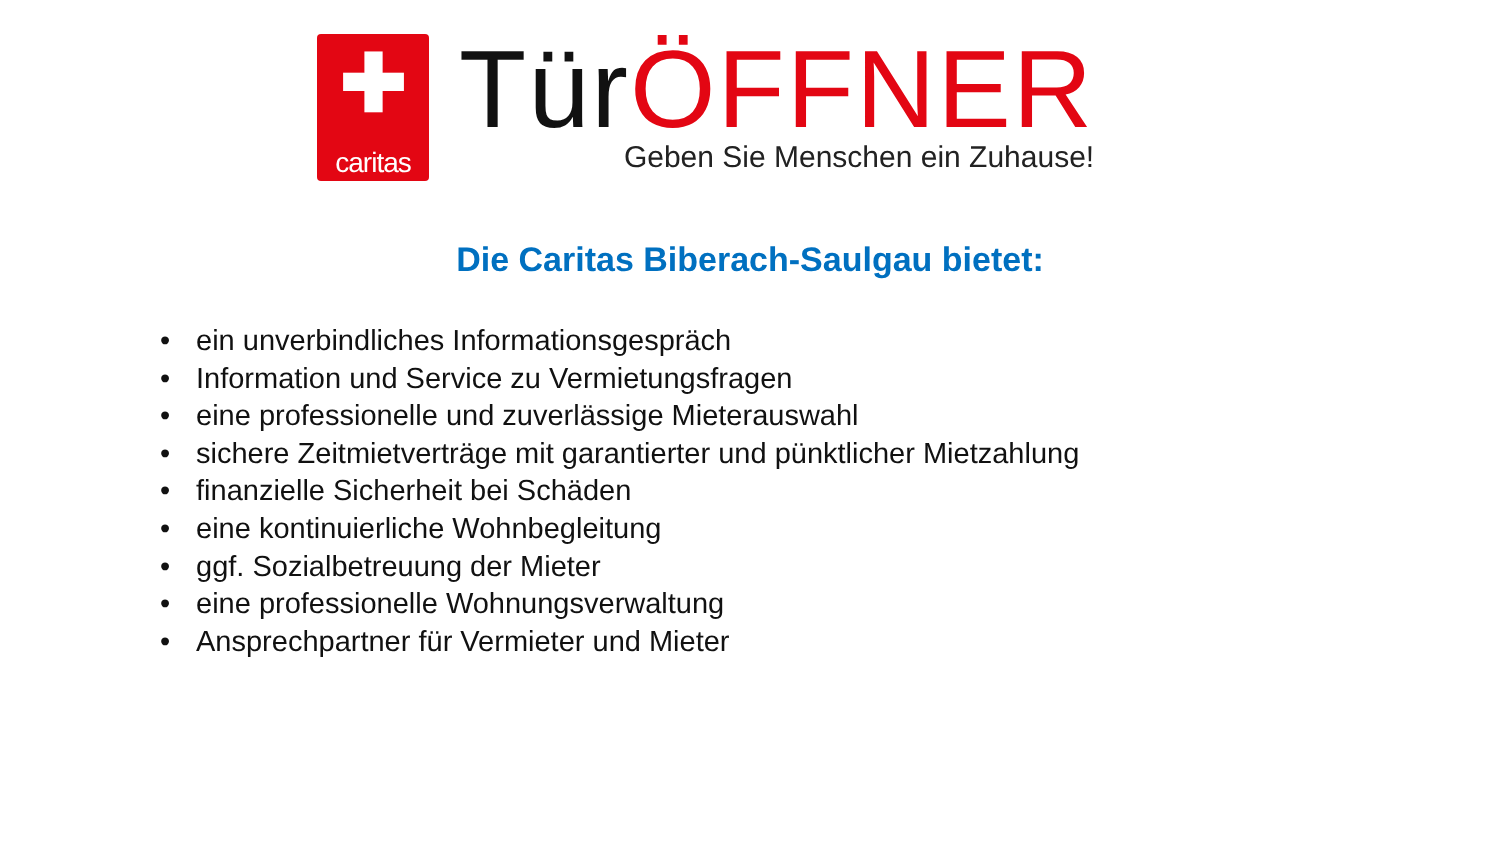✚
caritas
Tür ÖFFNER
Geben Sie Menschen ein Zuhause!
Die Caritas Biberach-Saulgau bietet:
• ein unverbindliches Informationsgespräch
• Information und Service zu Vermietungsfragen
• eine professionelle und zuverlässige Mieterauswahl
• sichere Zeitmietverträge mit garantierter und pünktlicher Mietzahlung
• finanzielle Sicherheit bei Schäden
• eine kontinuierliche Wohnbegleitung
• ggf. Sozialbetreuung der Mieter
• eine professionelle Wohnungsverwaltung
• Ansprechpartner für Vermieter und Mieter